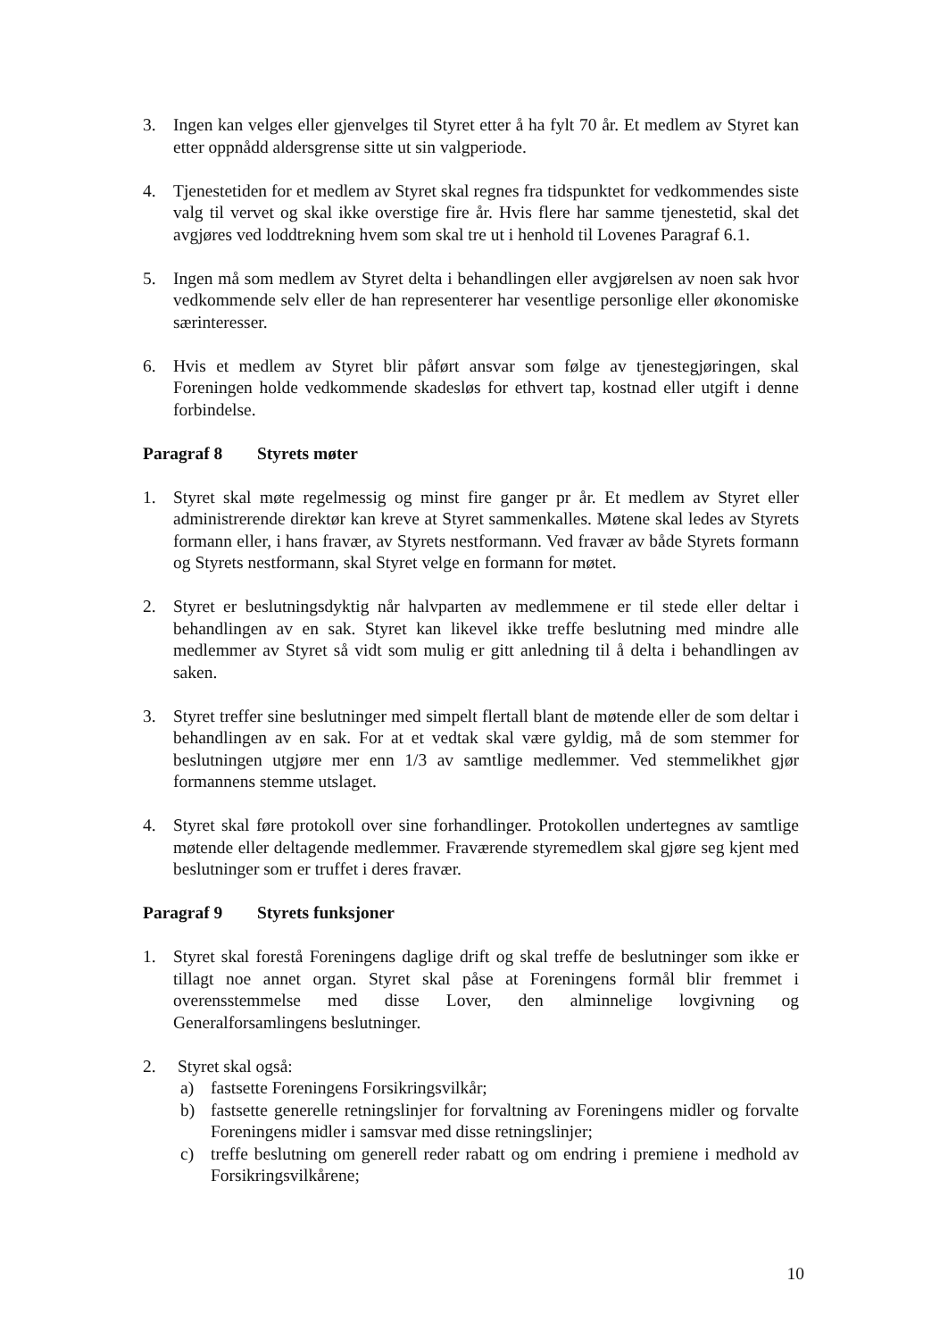3. Ingen kan velges eller gjenvelges til Styret etter å ha fylt 70 år. Et medlem av Styret kan etter oppnådd aldersgrense sitte ut sin valgperiode.
4. Tjenestetiden for et medlem av Styret skal regnes fra tidspunktet for vedkommendes siste valg til vervet og skal ikke overstige fire år. Hvis flere har samme tjenestetid, skal det avgjøres ved loddtrekning hvem som skal tre ut i henhold til Lovenes Paragraf 6.1.
5. Ingen må som medlem av Styret delta i behandlingen eller avgjørelsen av noen sak hvor vedkommende selv eller de han representerer har vesentlige personlige eller økonomiske særinteresser.
6. Hvis et medlem av Styret blir påført ansvar som følge av tjenestegjøringen, skal Foreningen holde vedkommende skadesløs for ethvert tap, kostnad eller utgift i denne forbindelse.
Paragraf 8 Styrets møter
1. Styret skal møte regelmessig og minst fire ganger pr år. Et medlem av Styret eller administrerende direktør kan kreve at Styret sammenkalles. Møtene skal ledes av Styrets formann eller, i hans fravær, av Styrets nestformann. Ved fravær av både Styrets formann og Styrets nestformann, skal Styret velge en formann for møtet.
2. Styret er beslutningsdyktig når halvparten av medlemmene er til stede eller deltar i behandlingen av en sak. Styret kan likevel ikke treffe beslutning med mindre alle medlemmer av Styret så vidt som mulig er gitt anledning til å delta i behandlingen av saken.
3. Styret treffer sine beslutninger med simpelt flertall blant de møtende eller de som deltar i behandlingen av en sak. For at et vedtak skal være gyldig, må de som stemmer for beslutningen utgjøre mer enn 1/3 av samtlige medlemmer. Ved stemmelikhet gjør formannens stemme utslaget.
4. Styret skal føre protokoll over sine forhandlinger. Protokollen undertegnes av samtlige møtende eller deltagende medlemmer. Fraværende styremedlem skal gjøre seg kjent med beslutninger som er truffet i deres fravær.
Paragraf 9 Styrets funksjoner
1. Styret skal forestå Foreningens daglige drift og skal treffe de beslutninger som ikke er tillagt noe annet organ. Styret skal påse at Foreningens formål blir fremmet i overensstemmelse med disse Lover, den alminnelige lovgivning og Generalforsamlingens beslutninger.
2. Styret skal også:
a) fastsette Foreningens Forsikringsvilkår;
b) fastsette generelle retningslinjer for forvaltning av Foreningens midler og forvalte Foreningens midler i samsvar med disse retningslinjer;
c) treffe beslutning om generell reder rabatt og om endring i premiene i medhold av Forsikringsvilkårene;
10